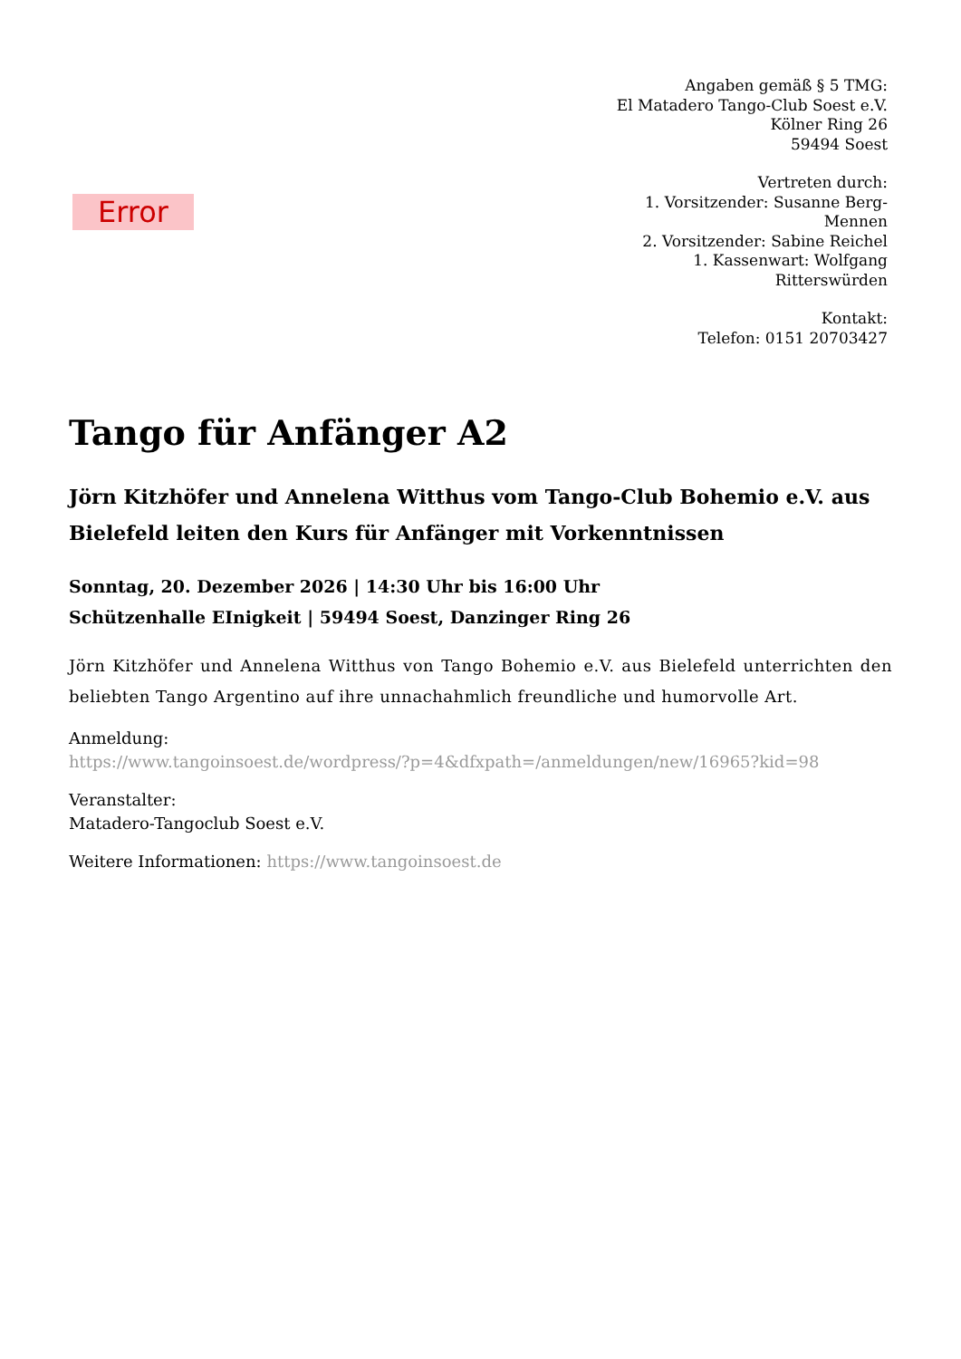Error
Angaben gemäß § 5 TMG:
El Matadero Tango-Club Soest e.V.
Kölner Ring 26
59494 Soest
Vertreten durch:
1. Vorsitzender: Susanne Berg-Mennen
2. Vorsitzender: Sabine Reichel
1. Kassenwart: Wolfgang Ritterswürden
Kontakt:
Telefon: 0151 20703427
Tango für Anfänger A2
Jörn Kitzhöfer und Annelena Witthus vom Tango-Club Bohemio e.V. aus Bielefeld leiten den Kurs für Anfänger mit Vorkenntnissen
Sonntag, 20. Dezember 2026 | 14:30 Uhr bis 16:00 Uhr
Schützenhalle EInigkeit | 59494 Soest, Danzinger Ring 26
Jörn Kitzhöfer und Annelena Witthus von Tango Bohemio e.V. aus Bielefeld unterrichten den beliebten Tango Argentino auf ihre unnachahmlich freundliche und humorvolle Art.
Anmeldung:
https://www.tangoinsoest.de/wordpress/?p=4&dfxpath=/anmeldungen/new/16965?kid=98
Veranstalter:
Matadero-Tangoclub Soest e.V.
Weitere Informationen: https://www.tangoinsoest.de